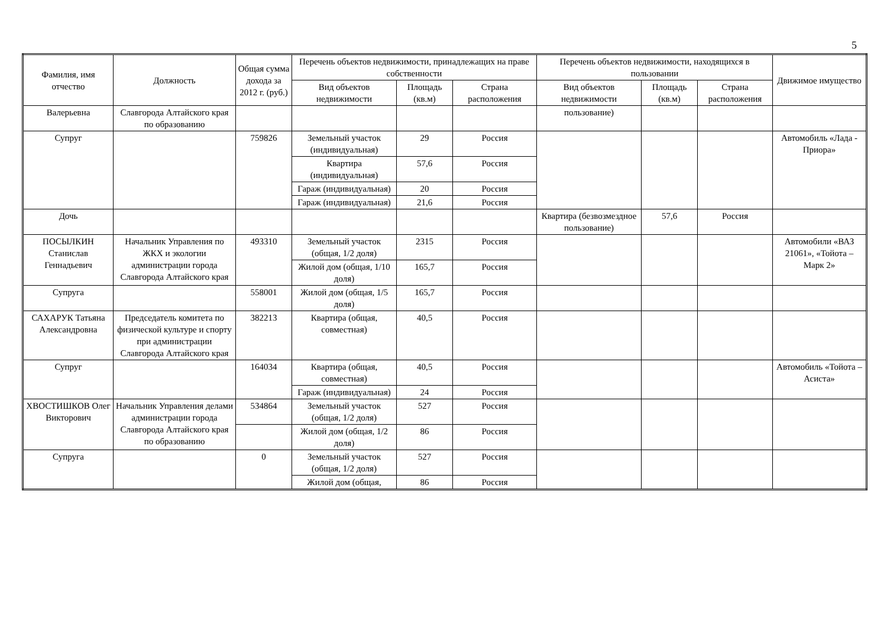5
| Фамилия, имя отчество | Должность | Общая сумма дохода за 2012 г. (руб.) | Перечень объектов недвижимости, принадлежащих на праве собственности | | | Перечень объектов недвижимости, находящихся в пользовании | | | Движимое имущество |
| --- | --- | --- | --- | --- | --- | --- | --- | --- | --- |
| | | | Вид объектов недвижимости | Площадь (кв.м) | Страна расположения | Вид объектов недвижимости | Площадь (кв.м) | Страна расположения | |
| Валерьевна | Славгорода Алтайского края по образованию | | | | | пользование) | | | |
| Супруг | | 759826 | Земельный участок (индивидуальная) | 29 | Россия | | | | Автомобиль «Лада - Приора» |
| | | | Квартира (индивидуальная) | 57,6 | Россия | | | | |
| | | | Гараж (индивидуальная) | 20 | Россия | | | | |
| | | | Гараж (индивидуальная) | 21,6 | Россия | | | | |
| Дочь | | | | | | Квартира (безвозмездное пользование) | 57,6 | Россия | |
| ПОСЫЛКИН Станислав Геннадьевич | Начальник Управления по ЖКХ и экологии администрации города Славгорода Алтайского края | 493310 | Земельный участок (общая, 1/2 доля) | 2315 | Россия | | | | Автомобили «ВАЗ 21061», «Тойота – Марк 2» |
| | | | Жилой дом (общая, 1/10 доля) | 165,7 | Россия | | | | |
| Супруга | | 558001 | Жилой дом (общая, 1/5 доля) | 165,7 | Россия | | | | |
| САХАРУК Татьяна Александровна | Председатель комитета по физической культуре и спорту при администрации Славгорода Алтайского края | 382213 | Квартира (общая, совместная) | 40,5 | Россия | | | | |
| Супруг | | 164034 | Квартира (общая, совместная) | 40,5 | Россия | | | | Автомобиль «Тойота – Асиста» |
| | | | Гараж (индивидуальная) | 24 | Россия | | | | |
| ХВОСТИШКОВ Олег Викторович | Начальник Управления делами администрации города Славгорода Алтайского края по образованию | 534864 | Земельный участок (общая, 1/2 доля) | 527 | Россия | | | | |
| | | | Жилой дом (общая, 1/2 доля) | 86 | Россия | | | | |
| Супруга | | 0 | Земельный участок (общая, 1/2 доля) | 527 | Россия | | | | |
| | | | Жилой дом (общая, | 86 | Россия | | | | |